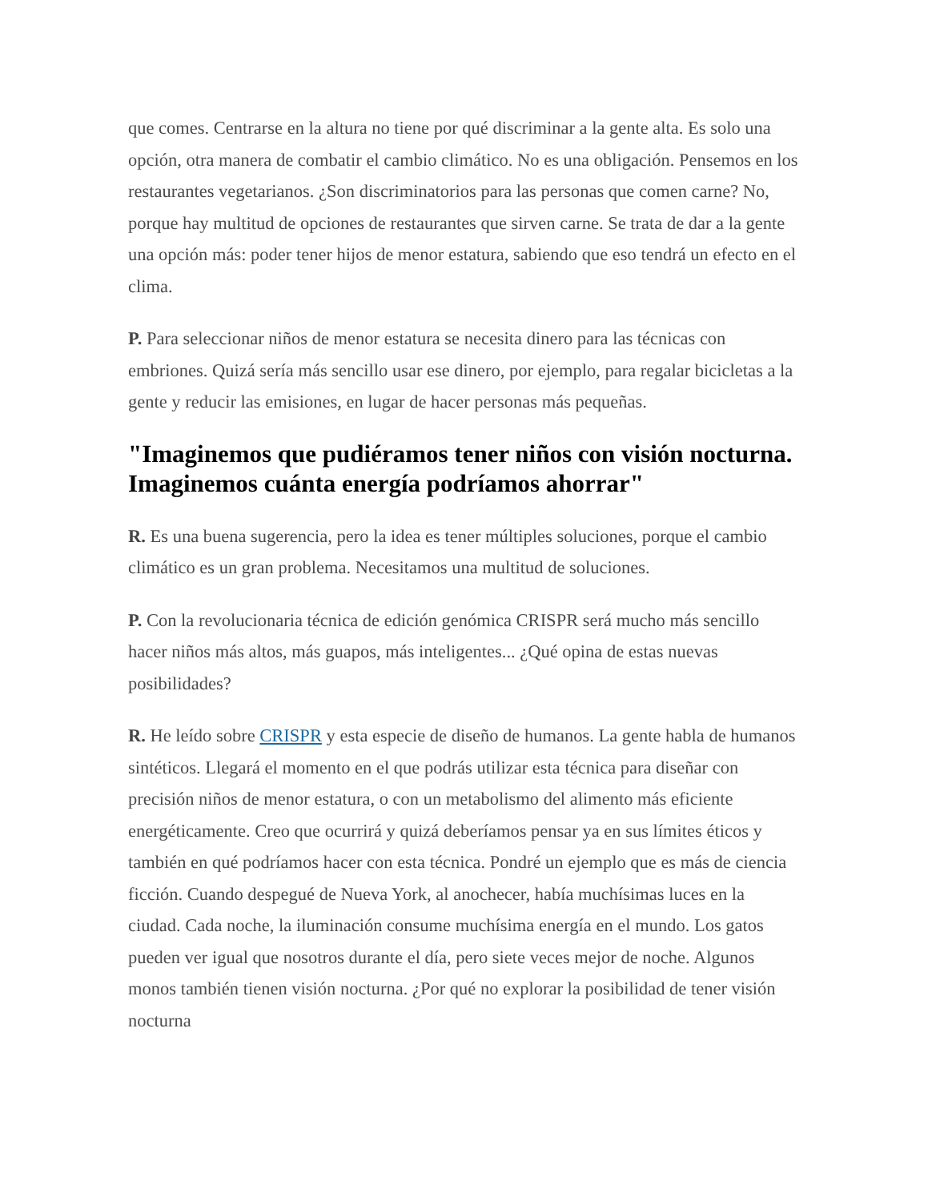que comes. Centrarse en la altura no tiene por qué discriminar a la gente alta. Es solo una opción, otra manera de combatir el cambio climático. No es una obligación. Pensemos en los restaurantes vegetarianos. ¿Son discriminatorios para las personas que comen carne? No, porque hay multitud de opciones de restaurantes que sirven carne. Se trata de dar a la gente una opción más: poder tener hijos de menor estatura, sabiendo que eso tendrá un efecto en el clima.
P. Para seleccionar niños de menor estatura se necesita dinero para las técnicas con embriones. Quizá sería más sencillo usar ese dinero, por ejemplo, para regalar bicicletas a la gente y reducir las emisiones, en lugar de hacer personas más pequeñas.
"Imaginemos que pudiéramos tener niños con visión nocturna. Imaginemos cuánta energía podríamos ahorrar"
R. Es una buena sugerencia, pero la idea es tener múltiples soluciones, porque el cambio climático es un gran problema. Necesitamos una multitud de soluciones.
P. Con la revolucionaria técnica de edición genómica CRISPR será mucho más sencillo hacer niños más altos, más guapos, más inteligentes... ¿Qué opina de estas nuevas posibilidades?
R. He leído sobre CRISPR y esta especie de diseño de humanos. La gente habla de humanos sintéticos. Llegará el momento en el que podrás utilizar esta técnica para diseñar con precisión niños de menor estatura, o con un metabolismo del alimento más eficiente energéticamente. Creo que ocurrirá y quizá deberíamos pensar ya en sus límites éticos y también en qué podríamos hacer con esta técnica. Pondré un ejemplo que es más de ciencia ficción. Cuando despegué de Nueva York, al anochecer, había muchísimas luces en la ciudad. Cada noche, la iluminación consume muchísima energía en el mundo. Los gatos pueden ver igual que nosotros durante el día, pero siete veces mejor de noche. Algunos monos también tienen visión nocturna. ¿Por qué no explorar la posibilidad de tener visión nocturna